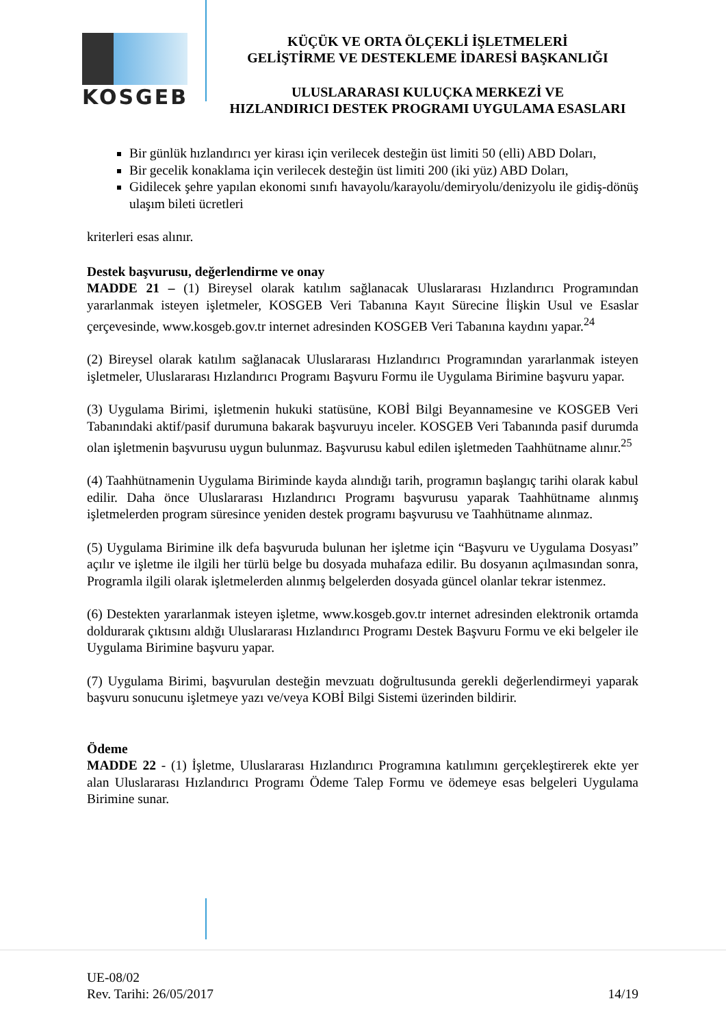KOSGEB
KÜÇÜK VE ORTA ÖLÇEKLİ İŞLETMELERİ
GELİŞTİRME VE DESTEKLEME İDARESİ BAŞKANLIĞI
ULUSLARARASI KULUÇKA MERKEZİ VE
HIZLANDIRICI DESTEK PROGRAMI UYGULAMA ESASLARI
Bir günlük hızlandırıcı yer kirası için verilecek desteğin üst limiti 50 (elli) ABD Doları,
Bir gecelik konaklama için verilecek desteğin üst limiti 200 (iki yüz) ABD Doları,
Gidilecek şehre yapılan ekonomi sınıfı havayolu/karayolu/demiryolu/denizyolu ile gidiş-dönüş ulaşım bileti ücretleri
kriterleri esas alınır.
Destek başvurusu, değerlendirme ve onay
MADDE 21 – (1) Bireysel olarak katılım sağlanacak Uluslararası Hızlandırıcı Programından yararlanmak isteyen işletmeler, KOSGEB Veri Tabanına Kayıt Sürecine İlişkin Usul ve Esaslar çerçevesinde, www.kosgeb.gov.tr internet adresinden KOSGEB Veri Tabanına kaydını yapar.<sup>24</sup>
(2) Bireysel olarak katılım sağlanacak Uluslararası Hızlandırıcı Programından yararlanmak isteyen işletmeler, Uluslararası Hızlandırıcı Programı Başvuru Formu ile Uygulama Birimine başvuru yapar.
(3) Uygulama Birimi, işletmenin hukuki statüsüne, KOBİ Bilgi Beyannamesine ve KOSGEB Veri Tabanındaki aktif/pasif durumuna bakarak başvuruyu inceler. KOSGEB Veri Tabanında pasif durumda olan işletmenin başvurusu uygun bulunmaz. Başvurusu kabul edilen işletmeden Taahhütname alınır.<sup>25</sup>
(4) Taahhütnamenin Uygulama Biriminde kayda alındığı tarih, programın başlangıç tarihi olarak kabul edilir. Daha önce Uluslararası Hızlandırıcı Programı başvurusu yaparak Taahhütname alınmış işletmelerden program süresince yeniden destek programı başvurusu ve Taahhütname alınmaz.
(5) Uygulama Birimine ilk defa başvuruda bulunan her işletme için “Başvuru ve Uygulama Dosyası” açılır ve işletme ile ilgili her türlü belge bu dosyada muhafaza edilir. Bu dosyanın açılmasından sonra, Programla ilgili olarak işletmelerden alınmış belgelerden dosyada güncel olanlar tekrar istenmez.
(6) Destekten yararlanmak isteyen işletme, www.kosgeb.gov.tr internet adresinden elektronik ortamda doldurarak çıktısını aldığı Uluslararası Hızlandırıcı Programı Destek Başvuru Formu ve eki belgeler ile Uygulama Birimine başvuru yapar.
(7) Uygulama Birimi, başvurulan desteğin mevzuatı doğrultusunda gerekli değerlendirmeyi yaparak başvuru sonucunu işletmeye yazı ve/veya KOBİ Bilgi Sistemi üzerinden bildirir.
Ödeme
MADDE 22 - (1) İşletme, Uluslararası Hızlandırıcı Programına katılımını gerçekleştirerek ekte yer alan Uluslararası Hızlandırıcı Programı Ödeme Talep Formu ve ödemeye esas belgeleri Uygulama Birimine sunar.
UE-08/02
Rev. Tarihi: 26/05/2017
14/19